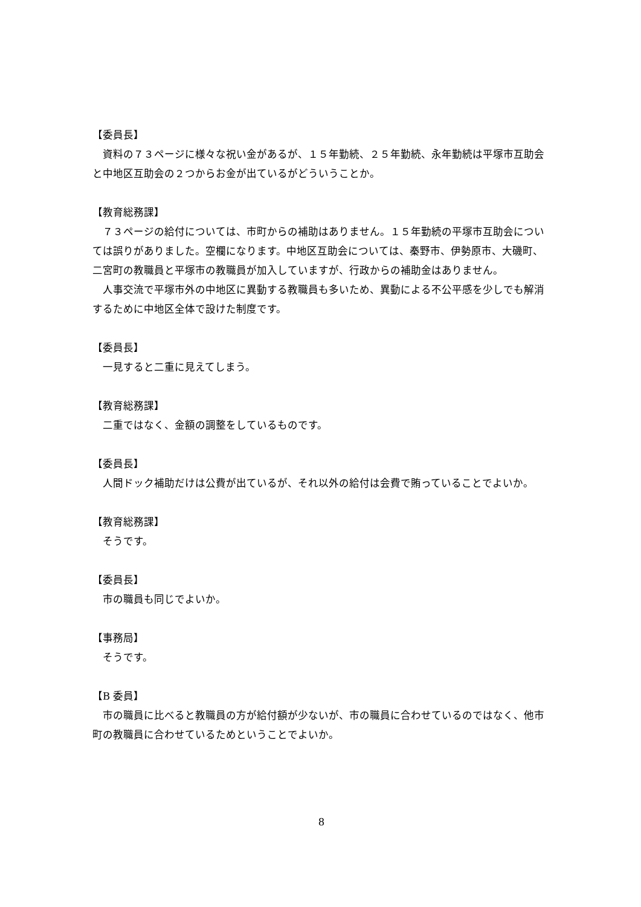【委員長】
資料の７３ページに様々な祝い金があるが、１５年勤続、２５年勤続、永年勤続は平塚市互助会と中地区互助会の２つからお金が出ているがどういうことか。
【教育総務課】
７３ページの給付については、市町からの補助はありません。１５年勤続の平塚市互助会については誤りがありました。空欄になります。中地区互助会については、秦野市、伊勢原市、大磯町、二宮町の教職員と平塚市の教職員が加入していますが、行政からの補助金はありません。
人事交流で平塚市外の中地区に異動する教職員も多いため、異動による不公平感を少しでも解消するために中地区全体で設けた制度です。
【委員長】
一見すると二重に見えてしまう。
【教育総務課】
二重ではなく、金額の調整をしているものです。
【委員長】
人間ドック補助だけは公費が出ているが、それ以外の給付は会費で賄っていることでよいか。
【教育総務課】
そうです。
【委員長】
市の職員も同じでよいか。
【事務局】
そうです。
【B 委員】
市の職員に比べると教職員の方が給付額が少ないが、市の職員に合わせているのではなく、他市町の教職員に合わせているためということでよいか。
8